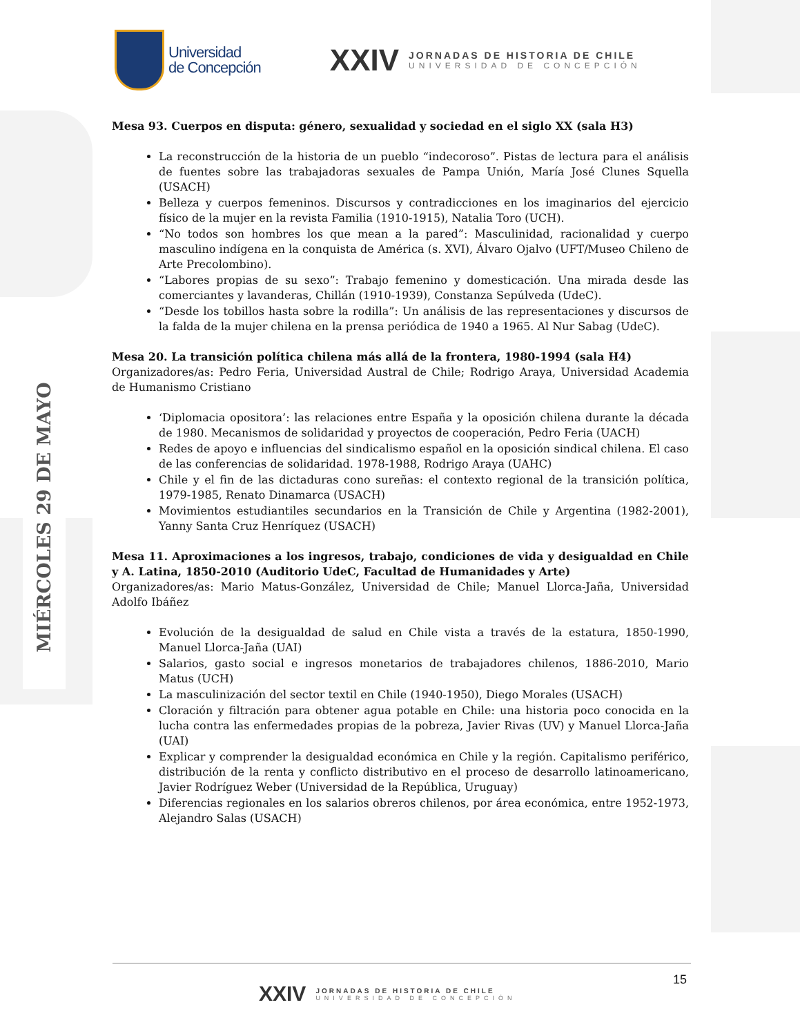Universidad
de Concepción
XXIV
JORNADAS DE HISTORIA DE CHILE
UNIVERSIDAD DE CONCEPCIÓN
MIÉRCOLES 29 DE MAYO
Mesa 93. Cuerpos en disputa: género, sexualidad y sociedad en el siglo XX (sala H3)
La reconstrucción de la historia de un pueblo “indecoroso”. Pistas de lectura para el análisis de fuentes sobre las trabajadoras sexuales de Pampa Unión, María José Clunes Squella (USACH)
Belleza y cuerpos femeninos. Discursos y contradicciones en los imaginarios del ejercicio físico de la mujer en la revista Familia (1910-1915), Natalia Toro (UCH).
“No todos son hombres los que mean a la pared”: Masculinidad, racionalidad y cuerpo masculino indígena en la conquista de América (s. XVI), Álvaro Ojalvo (UFT/Museo Chileno de Arte Precolombino).
“Labores propias de su sexo”: Trabajo femenino y domesticación. Una mirada desde las comerciantes y lavanderas, Chillán (1910-1939), Constanza Sepúlveda (UdeC).
“Desde los tobillos hasta sobre la rodilla”: Un análisis de las representaciones y discursos de la falda de la mujer chilena en la prensa periódica de 1940 a 1965. Al Nur Sabag (UdeC).
Mesa 20. La transición política chilena más allá de la frontera, 1980-1994 (sala H4)
Organizadores/as: Pedro Feria, Universidad Austral de Chile; Rodrigo Araya, Universidad Academia de Humanismo Cristiano
‘Diplomacia opositora’: las relaciones entre España y la oposición chilena durante la década de 1980. Mecanismos de solidaridad y proyectos de cooperación, Pedro Feria (UACH)
Redes de apoyo e influencias del sindicalismo español en la oposición sindical chilena. El caso de las conferencias de solidaridad. 1978-1988, Rodrigo Araya (UAHC)
Chile y el fin de las dictaduras cono sureñas: el contexto regional de la transición política, 1979-1985, Renato Dinamarca (USACH)
Movimientos estudiantiles secundarios en la Transición de Chile y Argentina (1982-2001), Yanny Santa Cruz Henríquez (USACH)
Mesa 11. Aproximaciones a los ingresos, trabajo, condiciones de vida y desigualdad en Chile y A. Latina, 1850-2010 (Auditorio UdeC, Facultad de Humanidades y Arte)
Organizadores/as: Mario Matus-González, Universidad de Chile; Manuel Llorca-Jaña, Universidad Adolfo Ibáñez
Evolución de la desigualdad de salud en Chile vista a través de la estatura, 1850-1990, Manuel Llorca-Jaña (UAI)
Salarios, gasto social e ingresos monetarios de trabajadores chilenos, 1886-2010, Mario Matus (UCH)
La masculinización del sector textil en Chile (1940-1950), Diego Morales (USACH)
Cloración y filtración para obtener agua potable en Chile: una historia poco conocida en la lucha contra las enfermedades propias de la pobreza, Javier Rivas (UV) y Manuel Llorca-Jaña (UAI)
Explicar y comprender la desigualdad económica en Chile y la región. Capitalismo periférico, distribución de la renta y conflicto distributivo en el proceso de desarrollo latinoamericano, Javier Rodríguez Weber (Universidad de la República, Uruguay)
Diferencias regionales en los salarios obreros chilenos, por área económica, entre 1952-1973, Alejandro Salas (USACH)
15
XXIV
JORNADAS DE HISTORIA DE CHILE
UNIVERSIDAD DE CONCEPCIÓN